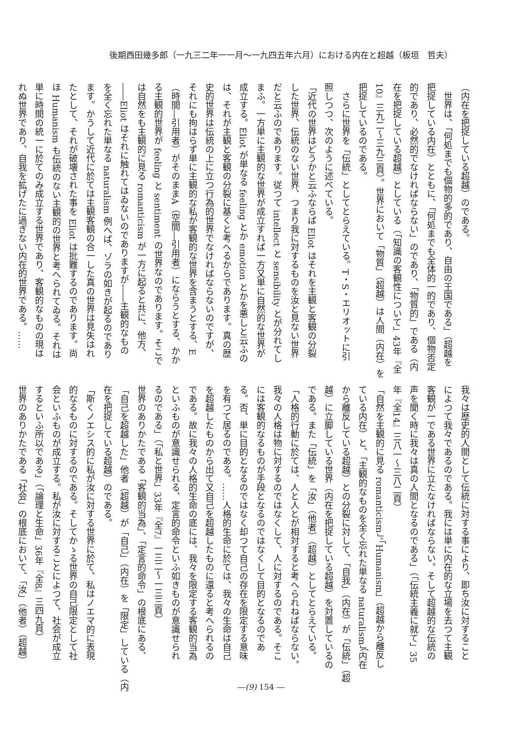後期西田幾多郎（一九三二年一一月～一九四五年六月）における内在と超越（板垣　哲夫）
（内在を把捉している超越）のである。
　世界は、「何処までも個物的多的であり、自由の王国である」（超越を
把捉している内在）とともに、「何処までも全体的一的であり、個物否定
的であり、必然的でなければならない」のであり、「物質的」である（内
在を把捉している超越）としている（「知識の客観性について」43年『全
10』三九二～三九三頁）。世界において「物質」（超越）は人間（内在）を
把捉しているのである。
　さらに世界を「伝統」としてとらえている。T・S・エリオットに引
照しつつ、次のように述べている。
「近代の世界はどうかと云ふならば Eliot はそれを主観と客観の分裂
した世界、伝統のない世界、つまり我に対するものを汝と見ない世界
だと云ふのであります。従つて intellect と sensibility とが分れてし
まふ。一方単に主観的な世界が成立すれば一方又単に自然的な世界が
成立する。Eliot が単なる feeling とか emotion とかを悪しと云ふの
は、それが主観と客観の分裂に基くと考へるからであります。真の歴
史的世界は伝統の上に立つ行為的世界でなければならないのですが、
それにも拘はらず単に主観的な私が客観的な世界を含まうとする、E
（時間―引用者）がそのままA（空間―引用者）にならうとする、かか
る主観的世界が feeling と sentiment の世界なのであります。そこで
は自然をも主観的に見る romanticism が一方に起ると共に、他方、
――Eliot はそれに触れてはゐないのでありますが――主観的なもの
を全く忘れた単なる naturalism 例へば、ゾラの如きが起るのであり
ます。かうして近代に於ては主観客観の合一した真の世界は見失はれ
たとして、それが破壊された事を Eliot は批難するのであります。尚
ほ Humanism も伝統のない主観的の世界と考へられてゐる。それは
単に時間の統一に於てのみ成立する世界であり、客観的なものの現は
れぬ世界であり、自我を拡げたに過ぎない内在的世界である。……
我々は歴史的人間として伝統に対する事により、即ち汝に対すること
によつて我々であるのである。我には単に内在的な立場を去つて主観
客観が一である世界に立たなければならない。そして超越的な伝統の
声を聞く時に我々は真の人間となるのである」（「伝統主義に就て」35
年『全14』三八一～三八二頁）
「自然を主観的に見る romanticism」、「Humanism」（超越から離反し
ている内在）と、「主観的なものを全く忘れた単なる naturalism」（内在
から離反している超越）との分裂に対して、「自我」（内在）が「伝統」（超
越）に立脚している世界（内在を把捉している超越）を対置しているの
である。また「伝統」を「汝」（他者）（超越）としてとらえている。
「人格的行動に於ては、人と人とが相対すると考へられねばならない。
我々の人格は物に対するのではなくして、人に対するのである。そこ
には客観的なるものが手段となるのではなくして目的となるのであ
る。否、単に目的となるのではなく却つて自己の存在を限定する意味
を有つて居るのである。……人格的生命に於ては、我々の生命は自己
を超越したものから出て又自己を超越したものに還ると考へられるの
である。故に我々の人格的生命の底には、我々を限定する客観的当為
といふものが意識せられる、定言的命令といふ如きものが意識せられ
るのである」（「私と世界」33年『全7』一三二～一三三頁）
世界のありかたである「客観的当為」、「定言的命令」の根底にある、
「自己を超越した」他者（超越）が「自己」（内在）を「限定」している（内
在を把捉している超越）のである。
「斯くノエシス的に私が汝に対する世界に於て、私はノエマ的に表現
的なるものに対するのである。そしてかゝる世界の自己限定として社
会といふものが成立する。私が汝に対することによつて、社会が成立
するといふ所以である」（「論理と生命」36年『全8』三四九頁）
世界のありかたである「社会」の根底において、「汝」（他者）（超越）
―(9) 154 ―